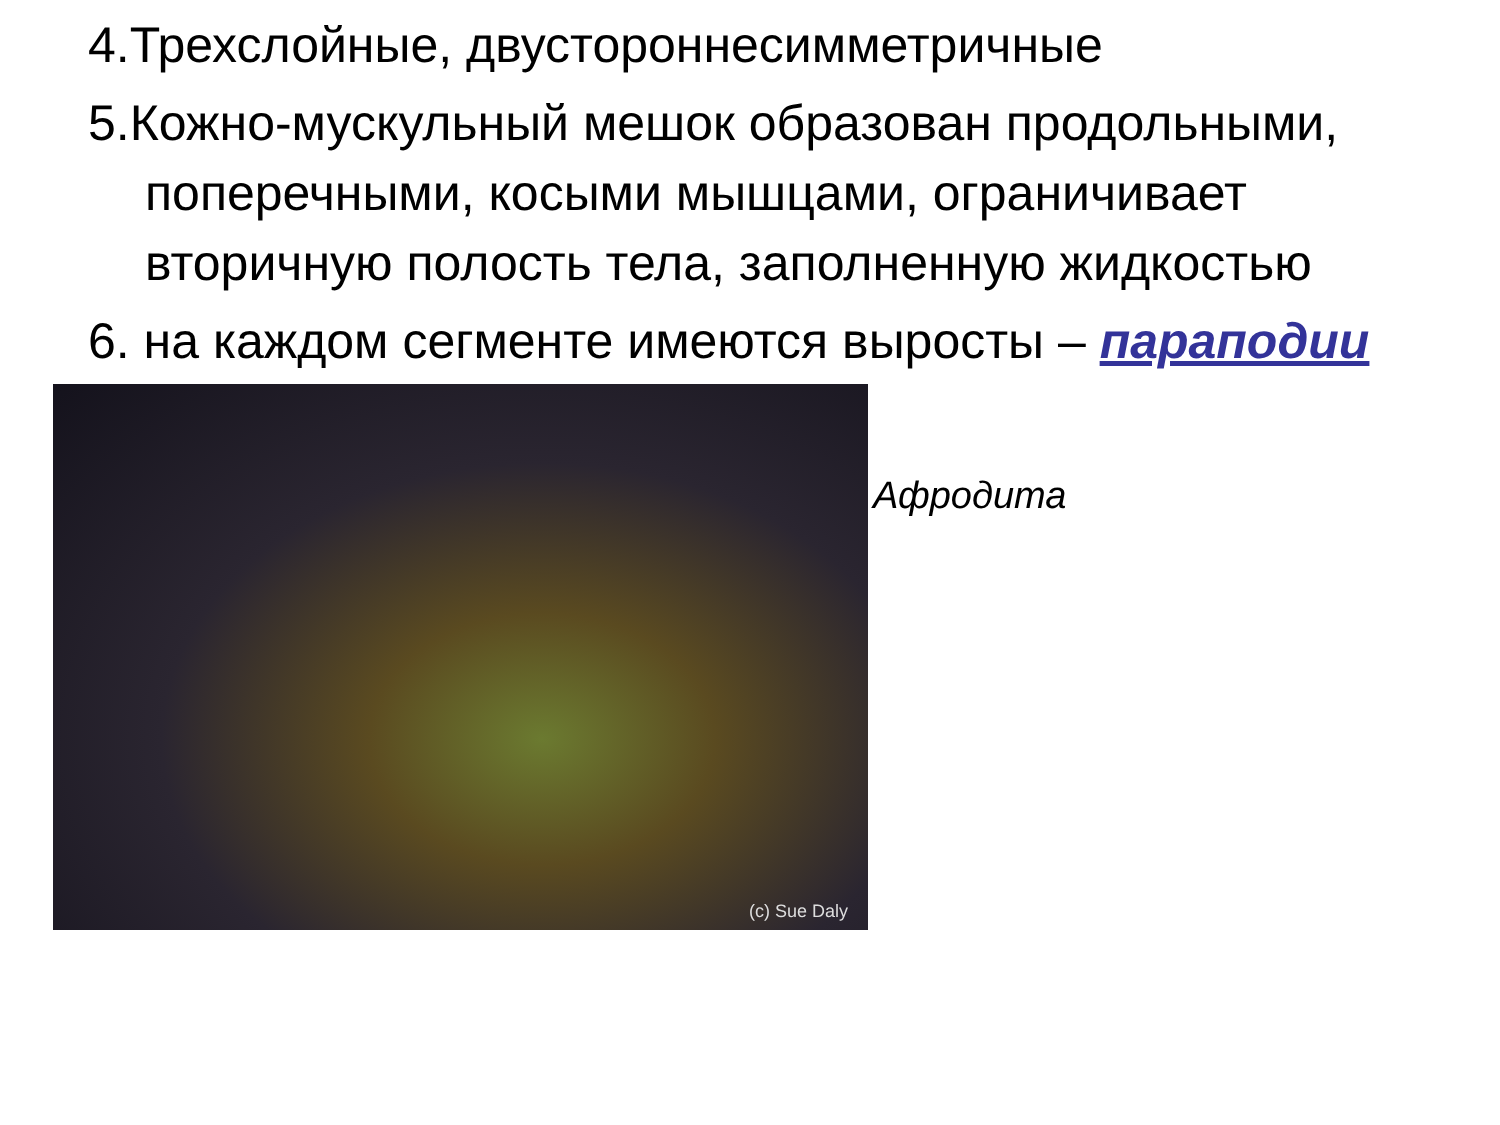4.Трехслойные, двустороннесимметричные
5.Кожно-мускульный мешок образован продольными, поперечными, косыми мышцами, ограничивает вторичную полость тела, заполненную жидкостью
6. на каждом сегменте имеются выросты – параподии
(c) Sue Daly
Афродита